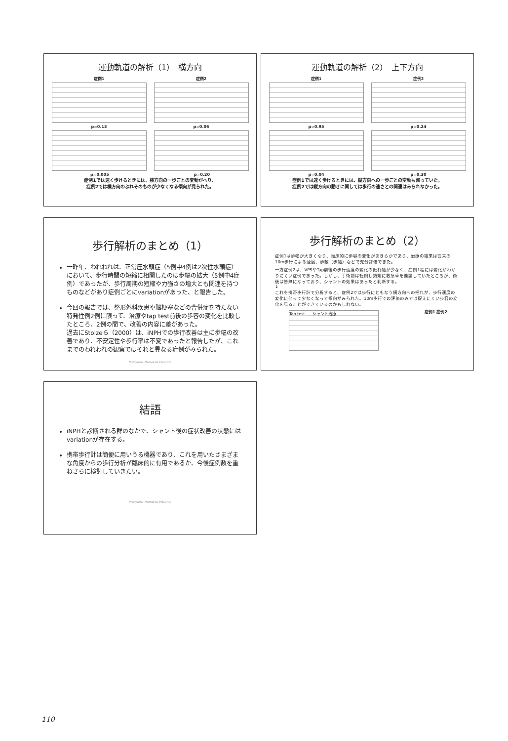運動軌道の解析（1）　横方向
症例1 症例2
p=0.13 p=0.06
p=0.005 p=0.20
症例1では速く歩けるときには、横方向の一歩ごとの変動がへり、
症例2では横方向のぶれそのものが少なくなる傾向が見られた。
運動軌道の解析（2）　上下方向
症例1 症例2
p=0.95 p=0.24
p=0.04 p=0.30
症例1では速く歩けるときには、縦方向への一歩ごとの変動も減っていた。
症例2では縦方向の動きに関しては歩行の速さとの関連はみられなかった。
歩行解析のまとめ（1）
一昨年、われわれは、正常圧水頭症（5例中4例は2次性水頭症）において、歩行時間の短縮に相関したのは歩幅の拡大（5例中4症例）であったが、歩行周期の短縮や力強さの増大とも関連を持つものなどがあり症例ごとにvariationがあった、と報告した。
今回の報告では、整形外科疾患や脳梗塞などの合併症を持たない特発性例2例に限って、治療やtap test前後の歩容の変化を比較したところ、2例の間で、改善の内容に差があった。
過去にStolzeら（2000）は、iNPHでの歩行改善は主に歩幅の改善であり、不安定性や歩行率は不変であったと報告したが、これまでのわれわれの観察ではそれと異なる症例がみられた。
Moriyama Memorial Hospital
歩行解析のまとめ（2）
症例1は歩幅が大きくなり、臨床的に歩容の変化があきらかであり、治療の結果は従来の10m歩行による速度、歩数（歩幅）などで充分評価できた。
一方症例2は、VPSやTap前後の歩行速度の変化の振れ幅が少なく、症例1程には変化がわかりにくい症例であった。しかし、手術前は転倒し頻繁に救急車を要請していたところが、術後は皆無になっており、シャントの効果はあったと判断する。
↓
これを携帯歩行計で分析すると、症例2では歩行にともなう横方向への揺れが、歩行速度の変化に伴って少なくなって傾向がみられた。10m歩行での評価のみでは捉えにくい歩容の変化を見ることができているのかもしれない。
Tap test　　シャント治療
症例1 症例2
結語
iNPHと診断される群のなかで、シャント後の症状改善の状態にはvariationが存在する。
携帯歩行計は簡便に用いうる機器であり、これを用いたさまざまな角度からの歩行分析が臨床的に有用であるか、今後症例数を重ねさらに検討していきたい。
Moriyama Memorial Hospital
110